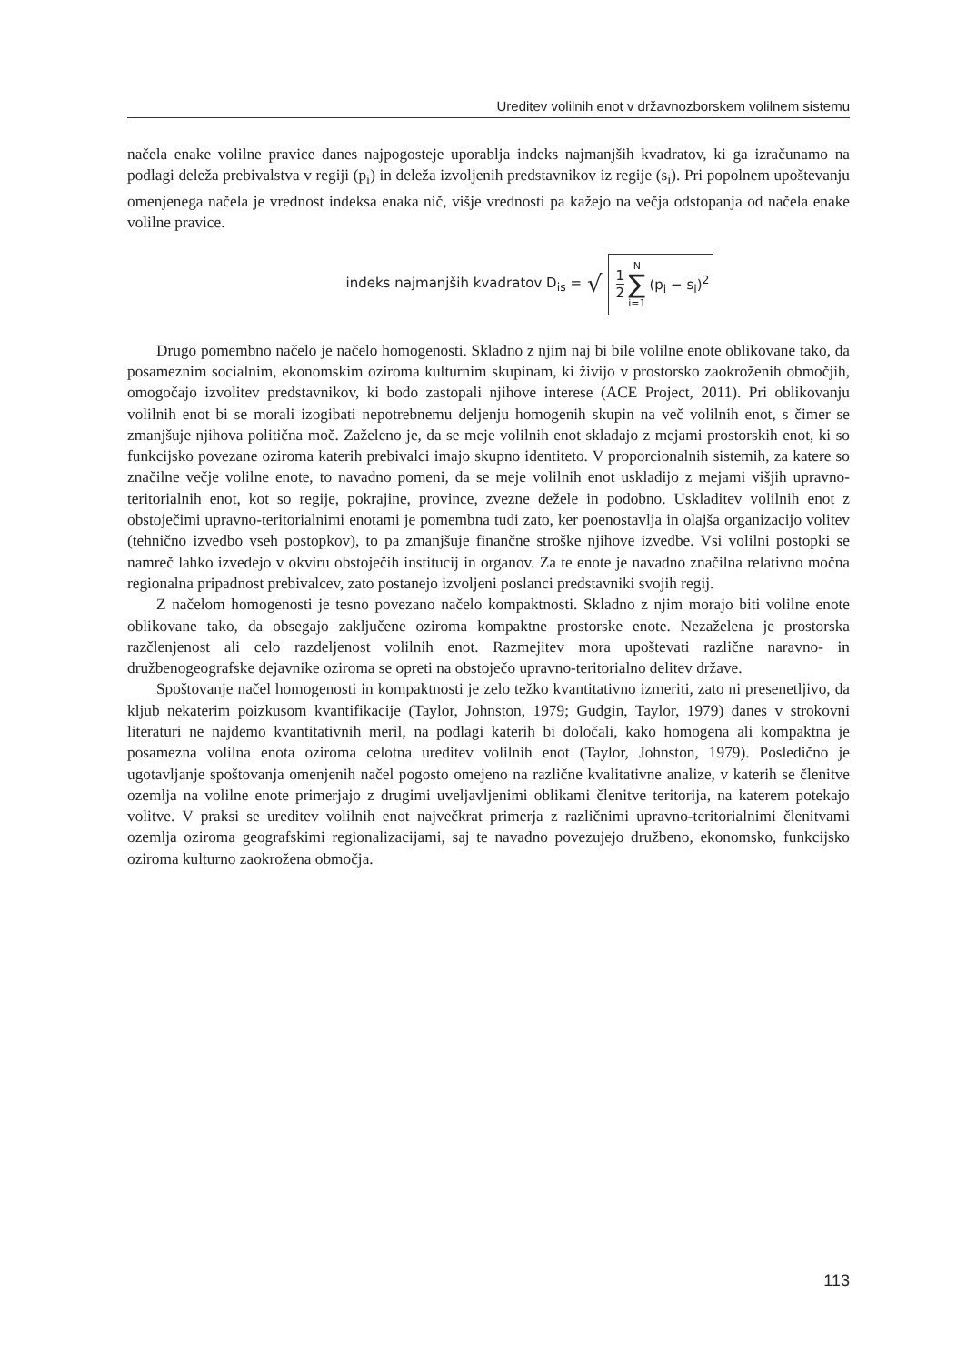Ureditev volilnih enot v državnozborskem volilnem sistemu
načela enake volilne pravice danes najpogosteje uporablja indeks najmanjših kvadratov, ki ga izračunamo na podlagi deleža prebivalstva v regiji (p<sub>i</sub>) in deleža izvoljenih predstavnikov iz regije (s<sub>i</sub>). Pri popolnem upoštevanju omenjenega načela je vrednost indeksa enaka nič, višje vrednosti pa kažejo na večja odstopanja od načela enake volilne pravice.
indeks najmanjših kvadratov D<sub>is</sub> = √ 1 2 N ∑ i=1 (p<sub>i</sub> − s<sub>i</sub>)<sup>2</sup>
Drugo pomembno načelo je načelo homogenosti. Skladno z njim naj bi bile volilne enote oblikovane tako, da posameznim socialnim, ekonomskim oziroma kulturnim skupinam, ki živijo v prostorsko zaokroženih območjih, omogočajo izvolitev predstavnikov, ki bodo zastopali njihove interese (ACE Project, 2011). Pri oblikovanju volilnih enot bi se morali izogibati nepotrebnemu deljenju homogenih skupin na več volilnih enot, s čimer se zmanjšuje njihova politična moč. Zaželeno je, da se meje volilnih enot skladajo z mejami prostorskih enot, ki so funkcijsko povezane oziroma katerih prebivalci imajo skupno identiteto. V proporcionalnih sistemih, za katere so značilne večje volilne enote, to navadno pomeni, da se meje volilnih enot uskladijo z mejami višjih upravno-teritorialnih enot, kot so regije, pokrajine, province, zvezne dežele in podobno. Uskladitev volilnih enot z obstoječimi upravno-teritorialnimi enotami je pomembna tudi zato, ker poenostavlja in olajša organizacijo volitev (tehnično izvedbo vseh postopkov), to pa zmanjšuje finančne stroške njihove izvedbe. Vsi volilni postopki se namreč lahko izvedejo v okviru obstoječih institucij in organov. Za te enote je navadno značilna relativno močna regionalna pripadnost prebivalcev, zato postanejo izvoljeni poslanci predstavniki svojih regij.
Z načelom homogenosti je tesno povezano načelo kompaktnosti. Skladno z njim morajo biti volilne enote oblikovane tako, da obsegajo zaključene oziroma kompaktne prostorske enote. Nezaželena je prostorska razčlenjenost ali celo razdeljenost volilnih enot. Razmejitev mora upoštevati različne naravno- in družbenogeografske dejavnike oziroma se opreti na obstoječo upravno-teritorialno delitev države.
Spoštovanje načel homogenosti in kompaktnosti je zelo težko kvantitativno izmeriti, zato ni presenetljivo, da kljub nekaterim poizkusom kvantifikacije (Taylor, Johnston, 1979; Gudgin, Taylor, 1979) danes v strokovni literaturi ne najdemo kvantitativnih meril, na podlagi katerih bi določali, kako homogena ali kompaktna je posamezna volilna enota oziroma celotna ureditev volilnih enot (Taylor, Johnston, 1979). Posledično je ugotavljanje spoštovanja omenjenih načel pogosto omejeno na različne kvalitativne analize, v katerih se členitve ozemlja na volilne enote primerjajo z drugimi uveljavljenimi oblikami členitve teritorija, na katerem potekajo volitve. V praksi se ureditev volilnih enot največkrat primerja z različnimi upravno-teritorialnimi členitvami ozemlja oziroma geografskimi regionalizacijami, saj te navadno povezujejo družbeno, ekonomsko, funkcijsko oziroma kulturno zaokrožena območja.
113